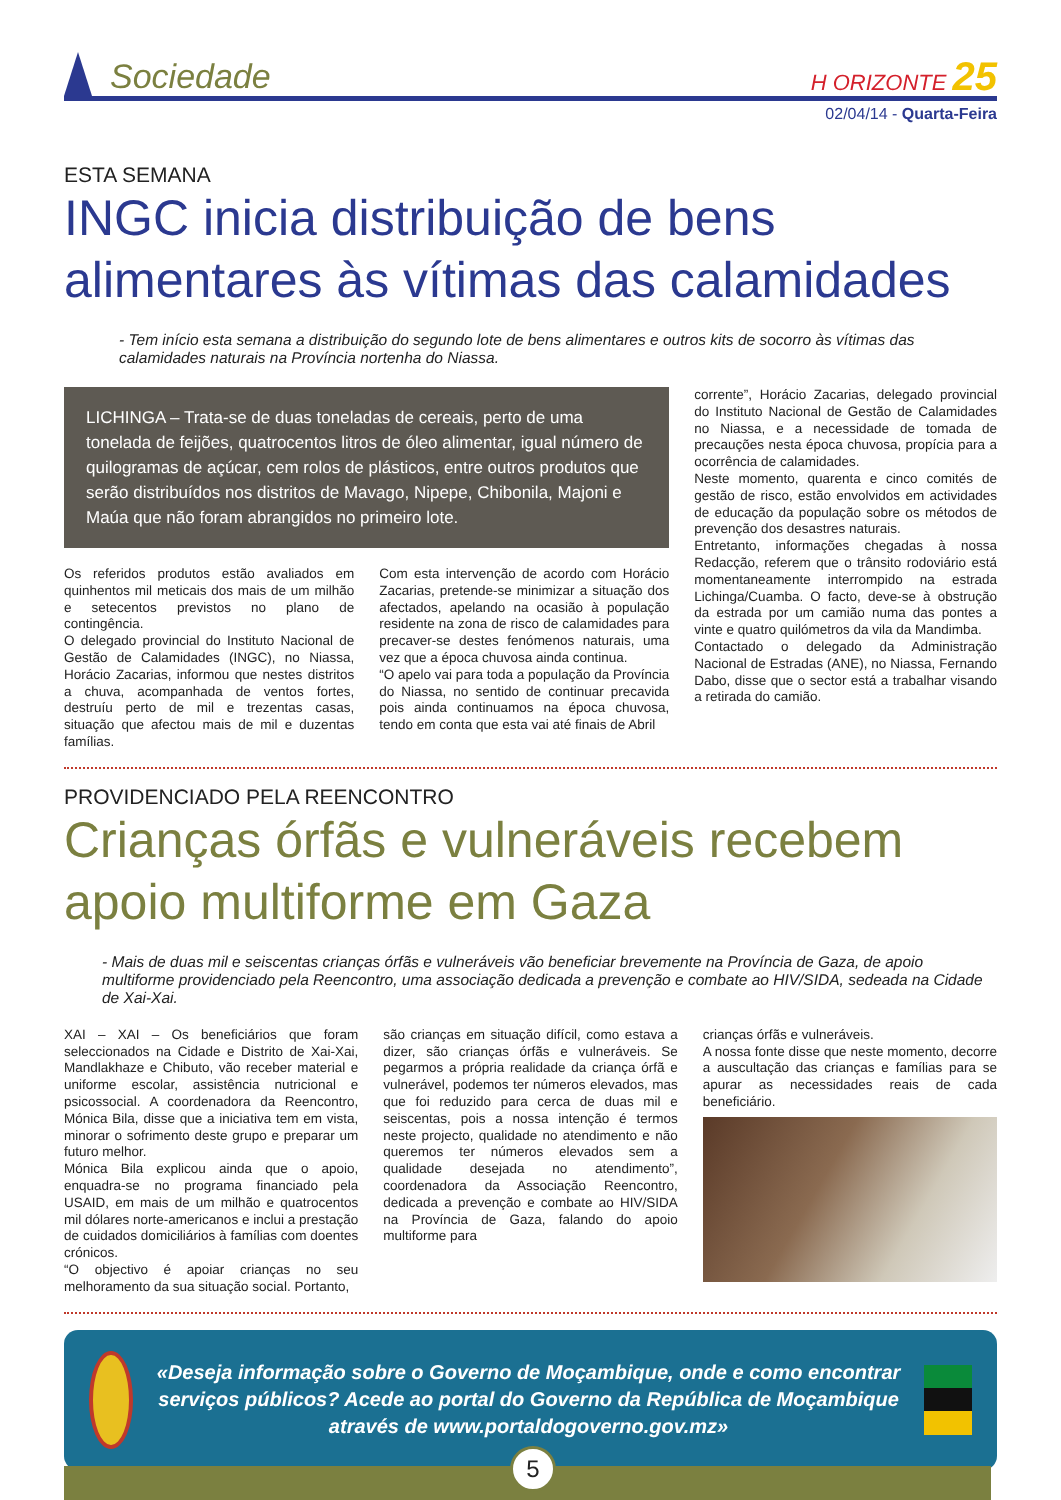Sociedade
H ORIZONTE 25
02/04/14 - Quarta-Feira
ESTA SEMANA
INGC inicia distribuição de bens alimentares às vítimas das calamidades
- Tem início esta semana a distribuição do segundo lote de bens alimentares e outros kits de socorro às vítimas das calamidades naturais na Província nortenha do Niassa.
LICHINGA – Trata-se de duas toneladas de cereais, perto de uma tonelada de feijões, quatrocentos litros de óleo alimentar, igual número de quilogramas de açúcar, cem rolos de plásticos, entre outros produtos que serão distribuídos nos distritos de Mavago, Nipepe, Chibonila, Majoni e Maúa que não foram abrangidos no primeiro lote.
Os referidos produtos estão avaliados em quinhentos mil meticais dos mais de um milhão e setecentos previstos no plano de contingência.
O delegado provincial do Instituto Nacional de Gestão de Calamidades (INGC), no Niassa, Horácio Zacarias, informou que nestes distritos a chuva, acompanhada de ventos fortes, destruíu perto de mil e trezentas casas, situação que afectou mais de mil e duzentas famílias.
Com esta intervenção de acordo com Horácio Zacarias, pretende-se minimizar a situação dos afectados, apelando na ocasião à população residente na zona de risco de calamidades para precaver-se destes fenómenos naturais, uma vez que a época chuvosa ainda continua.
“O apelo vai para toda a população da Província do Niassa, no sentido de continuar precavida pois ainda continuamos na época chuvosa, tendo em conta que esta vai até finais de Abril
corrente”, Horácio Zacarias, delegado provincial do Instituto Nacional de Gestão de Calamidades no Niassa, e a necessidade de tomada de precauções nesta época chuvosa, propícia para a ocorrência de calamidades.
Neste momento, quarenta e cinco comités de gestão de risco, estão envolvidos em actividades de educação da população sobre os métodos de prevenção dos desastres naturais.
Entretanto, informações chegadas à nossa Redacção, referem que o trânsito rodoviário está momentaneamente interrompido na estrada Lichinga/Cuamba. O facto, deve-se à obstrução da estrada por um camião numa das pontes a vinte e quatro quilómetros da vila da Mandimba.
Contactado o delegado da Administração Nacional de Estradas (ANE), no Niassa, Fernando Dabo, disse que o sector está a trabalhar visando a retirada do camião.
PROVIDENCIADO PELA REENCONTRO
Crianças órfãs e vulneráveis recebem apoio multiforme em Gaza
- Mais de duas mil e seiscentas crianças órfãs e vulneráveis vão beneficiar brevemente na Província de Gaza, de apoio multiforme providenciado pela Reencontro, uma associação dedicada a prevenção e combate ao HIV/SIDA, sedeada na Cidade de Xai-Xai.
XAI – XAI – Os beneficiários que foram seleccionados na Cidade e Distrito de Xai-Xai, Mandlakhaze e Chibuto, vão receber material e uniforme escolar, assistência nutricional e psicossocial. A coordenadora da Reencontro, Mónica Bila, disse que a iniciativa tem em vista, minorar o sofrimento deste grupo e preparar um futuro melhor.
Mónica Bila explicou ainda que o apoio, enquadra-se no programa financiado pela USAID, em mais de um milhão e quatrocentos mil dólares norte-americanos e inclui a prestação de cuidados domiciliários à famílias com doentes crónicos.
“O objectivo é apoiar crianças no seu melhoramento da sua situação social. Portanto,
são crianças em situação difícil, como estava a dizer, são crianças órfãs e vulneráveis. Se pegarmos a própria realidade da criança órfã e vulnerável, podemos ter números elevados, mas que foi reduzido para cerca de duas mil e seiscentas, pois a nossa intenção é termos neste projecto, qualidade no atendimento e não queremos ter números elevados sem a qualidade desejada no atendimento”, coordenadora da Associação Reencontro, dedicada a prevenção e combate ao HIV/SIDA na Província de Gaza, falando do apoio multiforme para
crianças órfãs e vulneráveis.
A nossa fonte disse que neste momento, decorre a auscultação das crianças e famílias para se apurar as necessidades reais de cada beneficiário.
«Deseja informação sobre o Governo de Moçambique, onde e como encontrar serviços públicos? Acede ao portal do Governo da República de Moçambique através de www.portaldogoverno.gov.mz»
5